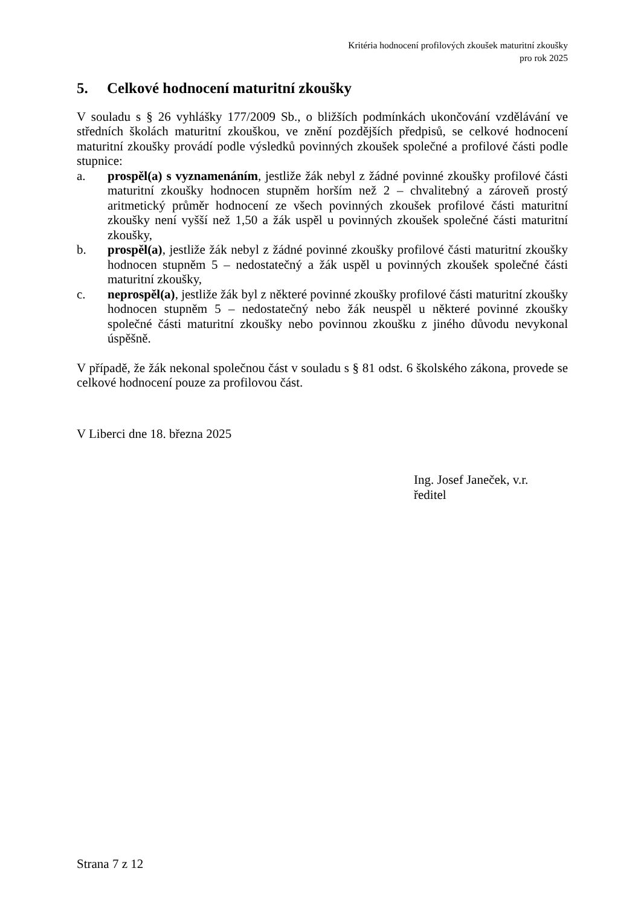Kritéria hodnocení profilových zkoušek maturitní zkoušky
pro rok 2025
5. Celkové hodnocení maturitní zkoušky
V souladu s § 26 vyhlášky 177/2009 Sb., o bližších podmínkách ukončování vzdělávání ve středních školách maturitní zkouškou, ve znění pozdějších předpisů, se celkové hodnocení maturitní zkoušky provádí podle výsledků povinných zkoušek společné a profilové části podle stupnice:
a. prospěl(a) s vyznamenáním, jestliže žák nebyl z žádné povinné zkoušky profilové části maturitní zkoušky hodnocen stupněm horším než 2 – chvalitebný a zároveň prostý aritmetický průměr hodnocení ze všech povinných zkoušek profilové části maturitní zkoušky není vyšší než 1,50 a žák uspěl u povinných zkoušek společné části maturitní zkoušky,
b. prospěl(a), jestliže žák nebyl z žádné povinné zkoušky profilové části maturitní zkoušky hodnocen stupněm 5 – nedostatečný a žák uspěl u povinných zkoušek společné části maturitní zkoušky,
c. neprospěl(a), jestliže žák byl z některé povinné zkoušky profilové části maturitní zkoušky hodnocen stupněm 5 – nedostatečný nebo žák neuspěl u některé povinné zkoušky společné části maturitní zkoušky nebo povinnou zkoušku z jiného důvodu nevykonal úspěšně.
V případě, že žák nekonal společnou část v souladu s § 81 odst. 6 školského zákona, provede se celkové hodnocení pouze za profilovou část.
V Liberci dne 18. března 2025
Ing. Josef Janeček, v.r.
ředitel
Strana 7 z 12